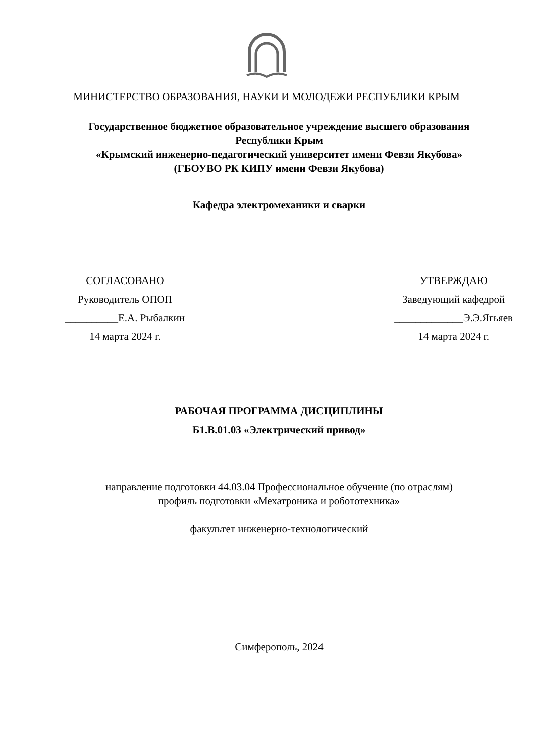МИНИСТЕРСТВО ОБРАЗОВАНИЯ, НАУКИ И МОЛОДЕЖИ РЕСПУБЛИКИ КРЫМ
Государственное бюджетное образовательное учреждение высшего образования
Республики Крым
«Крымский инженерно-педагогический университет имени Февзи Якубова»
(ГБОУВО РК КИПУ имени Февзи Якубова)
Кафедра электромеханики и сварки
СОГЛАСОВАНО
Руководитель ОПОП
__________Е.А. Рыбалкин
14 марта 2024 г.
УТВЕРЖДАЮ
Заведующий кафедрой
_____________Э.Э.Ягьяев
14 марта 2024 г.
РАБОЧАЯ ПРОГРАММА ДИСЦИПЛИНЫ
Б1.В.01.03 «Электрический привод»
направление подготовки 44.03.04 Профессиональное обучение (по отраслям)
профиль подготовки «Мехатроника и робототехника»
факультет инженерно-технологический
Симферополь, 2024